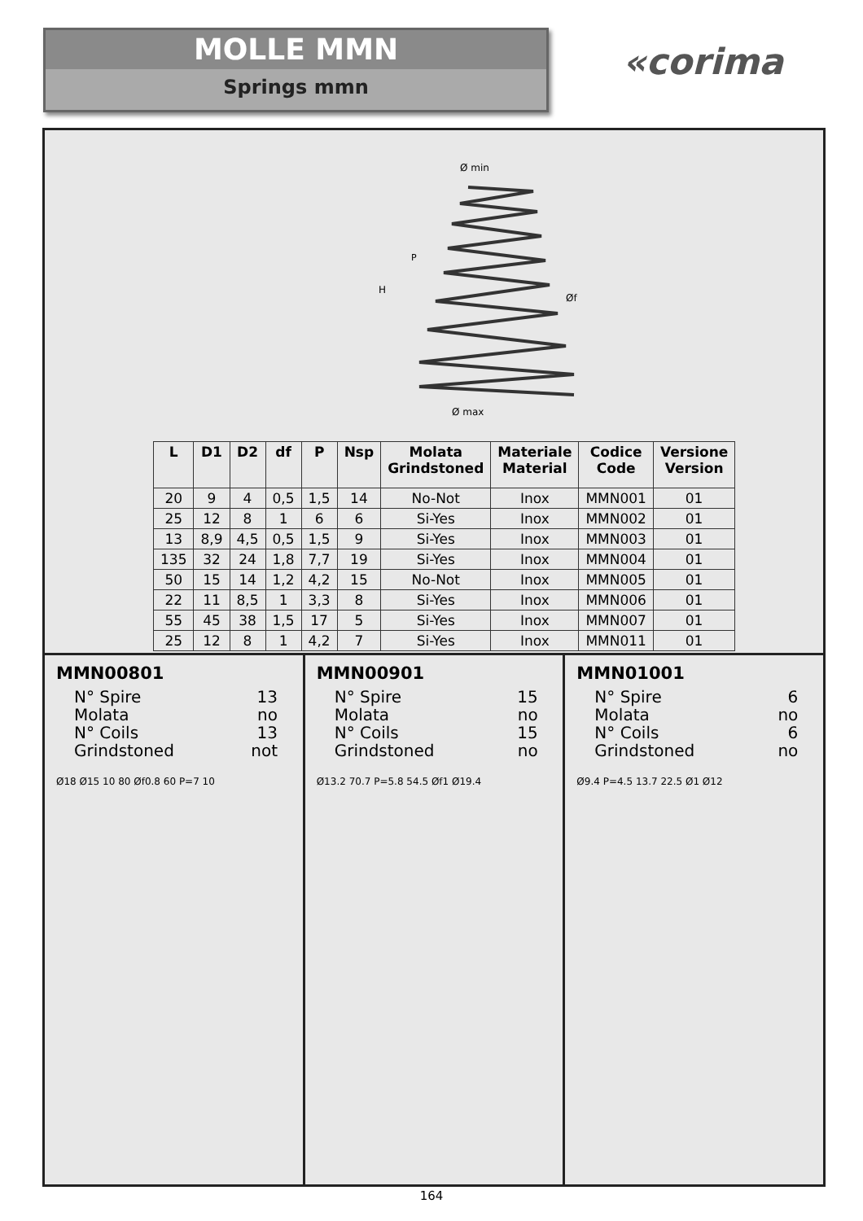MOLLE MMN
Springs mmn
«corima
Ø min
Ø max
H
P
Øf
| L | D1 | D2 | df | P | Nsp | Molata Grindstoned | Materiale Material | Codice Code | Versione Version |
| --- | --- | --- | --- | --- | --- | --- | --- | --- | --- |
| 20 | 9 | 4 | 0,5 | 1,5 | 14 | No-Not | Inox | MMN001 | 01 |
| 25 | 12 | 8 | 1 | 6 | 6 | Si-Yes | Inox | MMN002 | 01 |
| 13 | 8,9 | 4,5 | 0,5 | 1,5 | 9 | Si-Yes | Inox | MMN003 | 01 |
| 135 | 32 | 24 | 1,8 | 7,7 | 19 | Si-Yes | Inox | MMN004 | 01 |
| 50 | 15 | 14 | 1,2 | 4,2 | 15 | No-Not | Inox | MMN005 | 01 |
| 22 | 11 | 8,5 | 1 | 3,3 | 8 | Si-Yes | Inox | MMN006 | 01 |
| 55 | 45 | 38 | 1,5 | 17 | 5 | Si-Yes | Inox | MMN007 | 01 |
| 25 | 12 | 8 | 1 | 4,2 | 7 | Si-Yes | Inox | MMN011 | 01 |
MMN00801
N° Spire 13
Molata no
N° Coils 13
Grindstoned not
Ø18 Ø15 10 80 Øf0.8 60 P=7 10
MMN00901
N° Spire 15
Molata no
N° Coils 15
Grindstoned no
Ø13.2 70.7 P=5.8 54.5 Øf1 Ø19.4
MMN01001
N° Spire 6
Molata no
N° Coils 6
Grindstoned no
Ø9.4 P=4.5 13.7 22.5 Ø1 Ø12
164